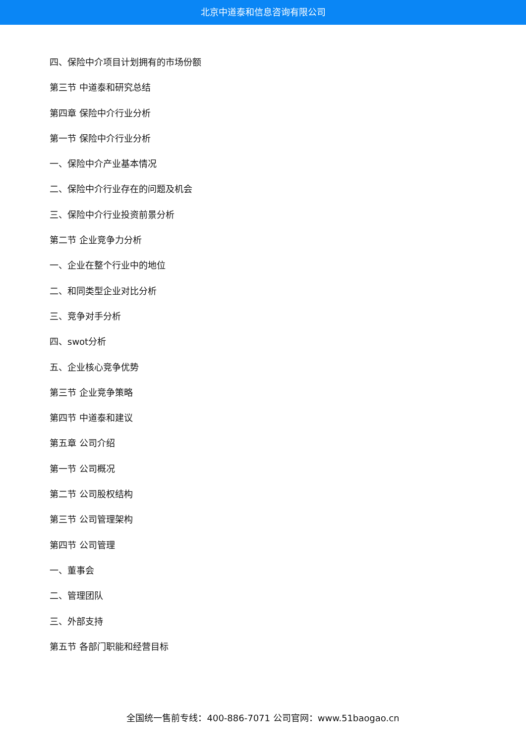北京中道泰和信息咨询有限公司
四、保险中介项目计划拥有的市场份额
第三节 中道泰和研究总结
第四章 保险中介行业分析
第一节 保险中介行业分析
一、保险中介产业基本情况
二、保险中介行业存在的问题及机会
三、保险中介行业投资前景分析
第二节 企业竞争力分析
一、企业在整个行业中的地位
二、和同类型企业对比分析
三、竞争对手分析
四、swot分析
五、企业核心竞争优势
第三节 企业竞争策略
第四节 中道泰和建议
第五章 公司介绍
第一节 公司概况
第二节 公司股权结构
第三节 公司管理架构
第四节 公司管理
一、董事会
二、管理团队
三、外部支持
第五节 各部门职能和经营目标
全国统一售前专线：400-886-7071 公司官网：www.51baogao.cn